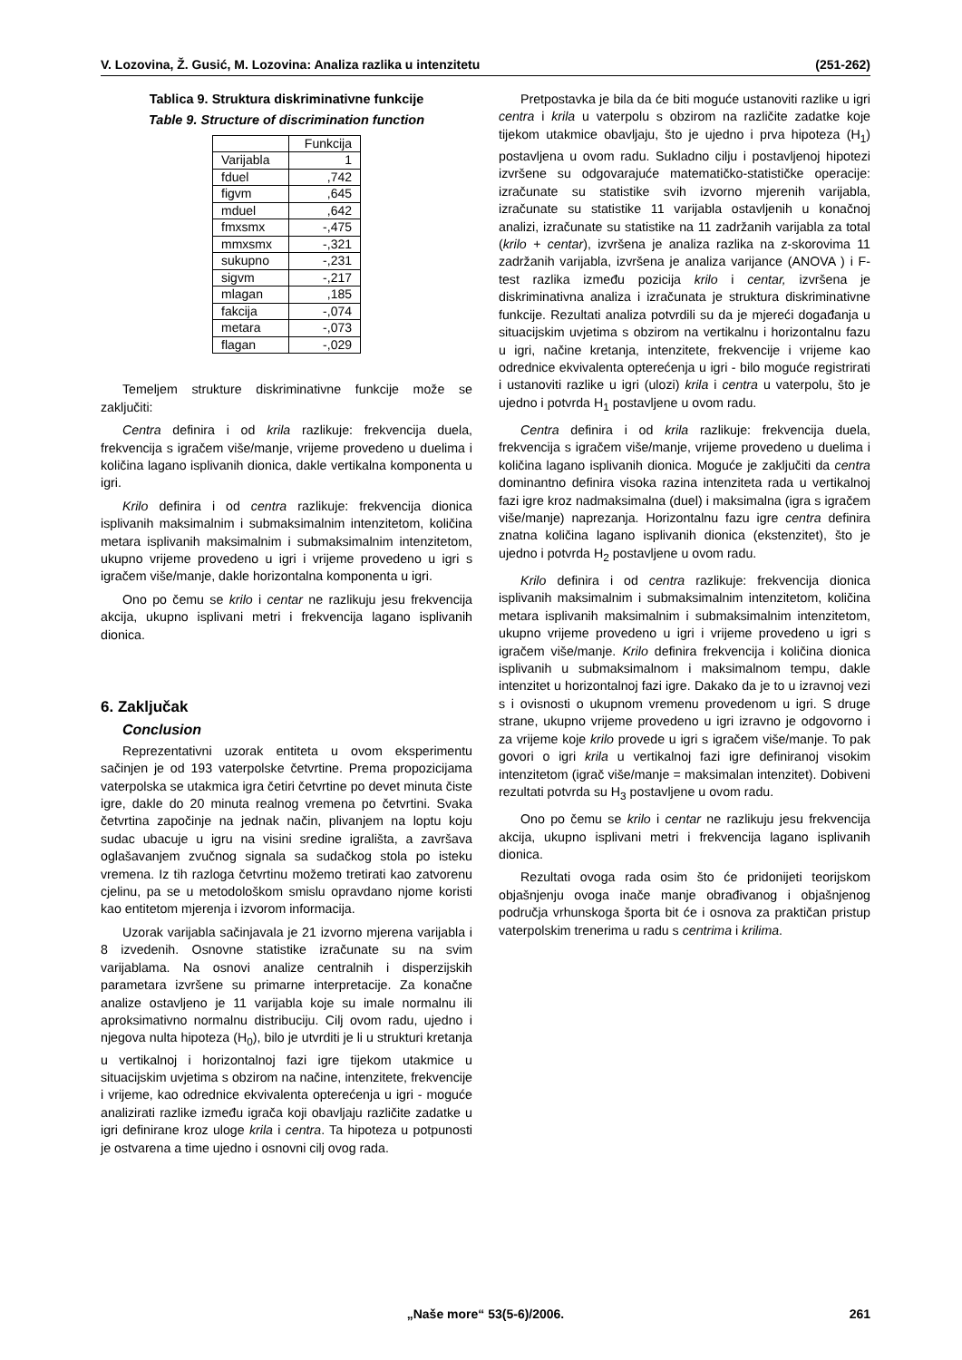V. Lozovina, Ž. Gusić, M. Lozovina: Analiza razlika u intenzitetu (251-262)
Tablica 9. Struktura diskriminativne funkcije
Table 9. Structure of discrimination function
| | Funkcija |
| Varijabla | 1 |
| fduel | ,742 |
| figvm | ,645 |
| mduel | ,642 |
| fmxsmx | -,475 |
| mmxsmx | -,321 |
| sukupno | -,231 |
| sigvm | -,217 |
| mlagan | ,185 |
| fakcija | -,074 |
| metara | -,073 |
| flagan | -,029 |
Temeljem strukture diskriminativne funkcije može se zaključiti:
Centra definira i od krila razlikuje: frekvencija duela, frekvencija s igračem više/manje, vrijeme provedeno u duelima i količina lagano isplivanih dionica, dakle vertikalna komponenta u igri.
Krilo definira i od centra razlikuje: frekvencija dionica isplivanih maksimalnim i submaksimalnim intenzitetom, količina metara isplivanih maksimalnim i submaksimalnim intenzitetom, ukupno vrijeme provedeno u igri i vrijeme provedeno u igri s igračem više/manje, dakle horizontalna komponenta u igri.
Ono po čemu se krilo i centar ne razlikuju jesu frekvencija akcija, ukupno isplivani metri i frekvencija lagano isplivanih dionica.
6. Zaključak
Conclusion
Reprezentativni uzorak entiteta u ovom eksperimentu sačinjen je od 193 vaterpolske četvrtine. Prema propozicijama vaterpolska se utakmica igra četiri četvrtine po devet minuta čiste igre, dakle do 20 minuta realnog vremena po četvrtini. Svaka četvrtina započinje na jednak način, plivanjem na loptu koju sudac ubacuje u igru na visini sredine igrališta, a završava oglašavanjem zvučnog signala sa sudačkog stola po isteku vremena. Iz tih razloga četvrtinu možemo tretirati kao zatvorenu cjelinu, pa se u metodološkom smislu opravdano njome koristi kao entitetom mjerenja i izvorom informacija.
Uzorak varijabla sačinjavala je 21 izvorno mjerena varijabla i 8 izvedenih. Osnovne statistike izračunate su na svim varijablama. Na osnovi analize centralnih i disperzijskih parametara izvršene su primarne interpretacije. Za konačne analize ostavljeno je 11 varijabla koje su imale normalnu ili aproksimativno normalnu distribuciju. Cilj ovom radu, ujedno i njegova nulta hipoteza (H<sub>0</sub>), bilo je utvrditi je li u strukturi kretanja u vertikalnoj i horizontalnoj fazi igre tijekom utakmice u situacijskim uvjetima s obzirom na načine, intenzitete, frekvencije i vrijeme, kao odrednice ekvivalenta opterećenja u igri - moguće analizirati razlike između igrača koji obavljaju različite zadatke u igri definirane kroz uloge krila i centra. Ta hipoteza u potpunosti je ostvarena a time ujedno i osnovni cilj ovog rada.
Pretpostavka je bila da će biti moguće ustanoviti razlike u igri centra i krila u vaterpolu s obzirom na različite zadatke koje tijekom utakmice obavljaju, što je ujedno i prva hipoteza (H<sub>1</sub>) postavljena u ovom radu. Sukladno cilju i postavljenoj hipotezi izvršene su odgovarajuće matematičko-statističke operacije: izračunate su statistike svih izvorno mjerenih varijabla, izračunate su statistike 11 varijabla ostavljenih u konačnoj analizi, izračunate su statistike na 11 zadržanih varijabla za total (krilo + centar), izvršena je analiza razlika na z-skorovima 11 zadržanih varijabla, izvršena je analiza varijance (ANOVA ) i F-test razlika između pozicija krilo i centar, izvršena je diskriminativna analiza i izračunata je struktura diskriminativne funkcije. Rezultati analiza potvrdili su da je mjereći događanja u situacijskim uvjetima s obzirom na vertikalnu i horizontalnu fazu u igri, načine kretanja, intenzitete, frekvencije i vrijeme kao odrednice ekvivalenta opterećenja u igri - bilo moguće registrirati i ustanoviti razlike u igri (ulozi) krila i centra u vaterpolu, što je ujedno i potvrda H<sub>1</sub> postavljene u ovom radu.
Centra definira i od krila razlikuje: frekvencija duela, frekvencija s igračem više/manje, vrijeme provedeno u duelima i količina lagano isplivanih dionica. Moguće je zaključiti da centra dominantno definira visoka razina intenziteta rada u vertikalnoj fazi igre kroz nadmaksimalna (duel) i maksimalna (igra s igračem više/manje) naprezanja. Horizontalnu fazu igre centra definira znatna količina lagano isplivanih dionica (ekstenzitet), što je ujedno i potvrda H<sub>2</sub> postavljene u ovom radu.
Krilo definira i od centra razlikuje: frekvencija dionica isplivanih maksimalnim i submaksimalnim intenzitetom, količina metara isplivanih maksimalnim i submaksimalnim intenzitetom, ukupno vrijeme provedeno u igri i vrijeme provedeno u igri s igračem više/manje. Krilo definira frekvencija i količina dionica isplivanih u submaksimalnom i maksimalnom tempu, dakle intenzitet u horizontalnoj fazi igre. Dakako da je to u izravnoj vezi s i ovisnosti o ukupnom vremenu provedenom u igri. S druge strane, ukupno vrijeme provedeno u igri izravno je odgovorno i za vrijeme koje krilo provede u igri s igračem više/manje. To pak govori o igri krila u vertikalnoj fazi igre definiranoj visokim intenzitetom (igrač više/manje = maksimalan intenzitet). Dobiveni rezultati potvrda su H<sub>3</sub> postavljene u ovom radu.
Ono po čemu se krilo i centar ne razlikuju jesu frekvencija akcija, ukupno isplivani metri i frekvencija lagano isplivanih dionica.
Rezultati ovoga rada osim što će pridonijeti teorijskom objašnjenju ovoga inače manje obrađivanog i objašnjenog područja vrhunskoga športa bit će i osnova za praktičan pristup vaterpolskim trenerima u radu s centrima i krilima.
„Naše more“ 53(5-6)/2006. 261